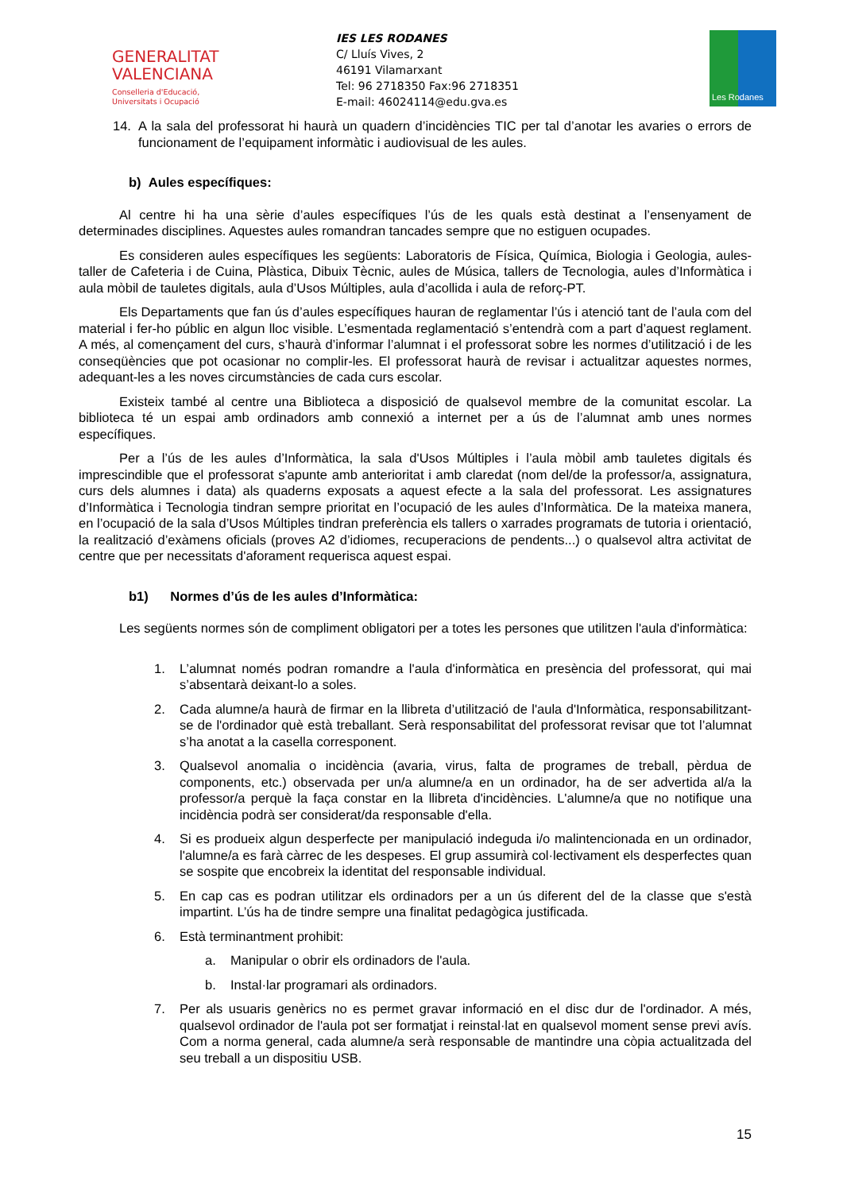GENERALITAT
VALENCIANA
Conselleria d'Educació,
Universitats i Ocupació
IES LES RODANES
C/ Lluís Vives, 2
46191 Vilamarxant
Tel: 96 2718350 Fax:96 2718351
E-mail: 46024114@edu.gva.es
Les Rodanes
14. A la sala del professorat hi haurà un quadern d’incidències TIC per tal d’anotar les avaries o errors de funcionament de l’equipament informàtic i audiovisual de les aules.
b) Aules específiques:
Al centre hi ha una sèrie d’aules específiques l’ús de les quals està destinat a l’ensenyament de determinades disciplines. Aquestes aules romandran tancades sempre que no estiguen ocupades.
Es consideren aules específiques les següents: Laboratoris de Física, Química, Biologia i Geologia, aules-taller de Cafeteria i de Cuina, Plàstica, Dibuix Tècnic, aules de Música, tallers de Tecnologia, aules d’Informàtica i aula mòbil de tauletes digitals, aula d’Usos Múltiples, aula d’acollida i aula de reforç-PT.
Els Departaments que fan ús d’aules específiques hauran de reglamentar l’ús i atenció tant de l’aula com del material i fer-ho públic en algun lloc visible. L’esmentada reglamentació s’entendrà com a part d’aquest reglament. A més, al començament del curs, s’haurà d’informar l’alumnat i el professorat sobre les normes d’utilització i de les conseqüències que pot ocasionar no complir-les. El professorat haurà de revisar i actualitzar aquestes normes, adequant-les a les noves circumstàncies de cada curs escolar.
Existeix també al centre una Biblioteca a disposició de qualsevol membre de la comunitat escolar. La biblioteca té un espai amb ordinadors amb connexió a internet per a ús de l’alumnat amb unes normes específiques.
Per a l’ús de les aules d’Informàtica, la sala d'Usos Múltiples i l’aula mòbil amb tauletes digitals és imprescindible que el professorat s'apunte amb anterioritat i amb claredat (nom del/de la professor/a, assignatura, curs dels alumnes i data) als quaderns exposats a aquest efecte a la sala del professorat. Les assignatures d’Informàtica i Tecnologia tindran sempre prioritat en l’ocupació de les aules d’Informàtica. De la mateixa manera, en l’ocupació de la sala d’Usos Múltiples tindran preferència els tallers o xarrades programats de tutoria i orientació, la realització d’exàmens oficials (proves A2 d’idiomes, recuperacions de pendents...) o qualsevol altra activitat de centre que per necessitats d'aforament requerisca aquest espai.
b1) Normes d’ús de les aules d’Informàtica:
Les següents normes són de compliment obligatori per a totes les persones que utilitzen l'aula d'informàtica:
1. L’alumnat només podran romandre a l'aula d'informàtica en presència del professorat, qui mai s’absentarà deixant-lo a soles.
2. Cada alumne/a haurà de firmar en la llibreta d’utilització de l'aula d'Informàtica, responsabilitzant-se de l'ordinador què està treballant. Serà responsabilitat del professorat revisar que tot l’alumnat s’ha anotat a la casella corresponent.
3. Qualsevol anomalia o incidència (avaria, virus, falta de programes de treball, pèrdua de components, etc.) observada per un/a alumne/a en un ordinador, ha de ser advertida al/a la professor/a perquè la faça constar en la llibreta d'incidències. L'alumne/a que no notifique una incidència podrà ser considerat/da responsable d'ella.
4. Si es produeix algun desperfecte per manipulació indeguda i/o malintencionada en un ordinador, l'alumne/a es farà càrrec de les despeses. El grup assumirà col·lectivament els desperfectes quan se sospite que encobreix la identitat del responsable individual.
5. En cap cas es podran utilitzar els ordinadors per a un ús diferent del de la classe que s'està impartint. L’ús ha de tindre sempre una finalitat pedagògica justificada.
6. Està terminantment prohibit:
a. Manipular o obrir els ordinadors de l'aula.
b. Instal·lar programari als ordinadors.
7. Per als usuaris genèrics no es permet gravar informació en el disc dur de l'ordinador. A més, qualsevol ordinador de l'aula pot ser formatjat i reinstal·lat en qualsevol moment sense previ avís. Com a norma general, cada alumne/a serà responsable de mantindre una còpia actualitzada del seu treball a un dispositiu USB.
15